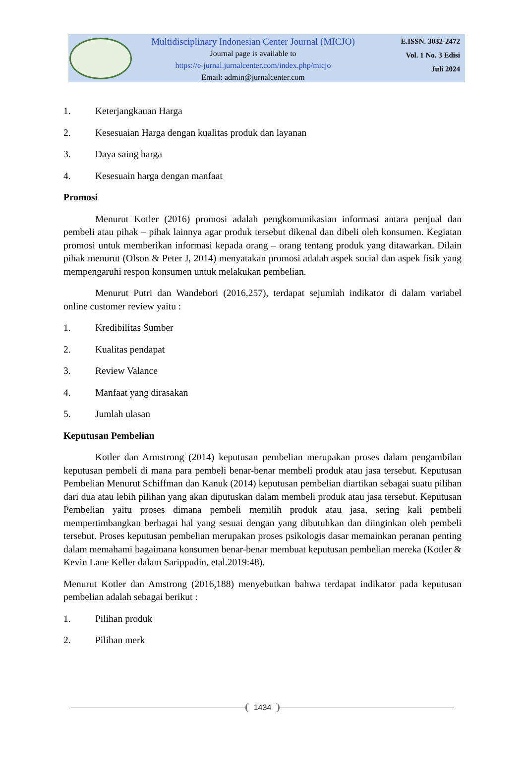Multidisciplinary Indonesian Center Journal (MICJO)
Journal page is available to
https://e-jurnal.jurnalcenter.com/index.php/micjo
Email: admin@jurnalcenter.com
E.ISSN. 3032-2472
Vol. 1 No. 3 Edisi
Juli 2024
1. Keterjangkauan Harga
2. Kesesuaian Harga dengan kualitas produk dan layanan
3. Daya saing harga
4. Kesesuain harga dengan manfaat
Promosi
Menurut Kotler (2016) promosi adalah pengkomunikasian informasi antara penjual dan pembeli atau pihak – pihak lainnya agar produk tersebut dikenal dan dibeli oleh konsumen. Kegiatan promosi untuk memberikan informasi kepada orang – orang tentang produk yang ditawarkan. Dilain pihak menurut (Olson & Peter J, 2014) menyatakan promosi adalah aspek social dan aspek fisik yang mempengaruhi respon konsumen untuk melakukan pembelian.
Menurut Putri dan Wandebori (2016,257), terdapat sejumlah indikator di dalam variabel online customer review yaitu :
1. Kredibilitas Sumber
2. Kualitas pendapat
3. Review Valance
4. Manfaat yang dirasakan
5. Jumlah ulasan
Keputusan Pembelian
Kotler dan Armstrong (2014) keputusan pembelian merupakan proses dalam pengambilan keputusan pembeli di mana para pembeli benar-benar membeli produk atau jasa tersebut. Keputusan Pembelian Menurut Schiffman dan Kanuk (2014) keputusan pembelian diartikan sebagai suatu pilihan dari dua atau lebih pilihan yang akan diputuskan dalam membeli produk atau jasa tersebut. Keputusan Pembelian yaitu proses dimana pembeli memilih produk atau jasa, sering kali pembeli mempertimbangkan berbagai hal yang sesuai dengan yang dibutuhkan dan diinginkan oleh pembeli tersebut. Proses keputusan pembelian merupakan proses psikologis dasar memainkan peranan penting dalam memahami bagaimana konsumen benar-benar membuat keputusan pembelian mereka (Kotler & Kevin Lane Keller dalam Sarippudin, etal.2019:48).
Menurut Kotler dan Amstrong (2016,188) menyebutkan bahwa terdapat indikator pada keputusan pembelian adalah sebagai berikut :
1. Pilihan produk
2. Pilihan merk
1434